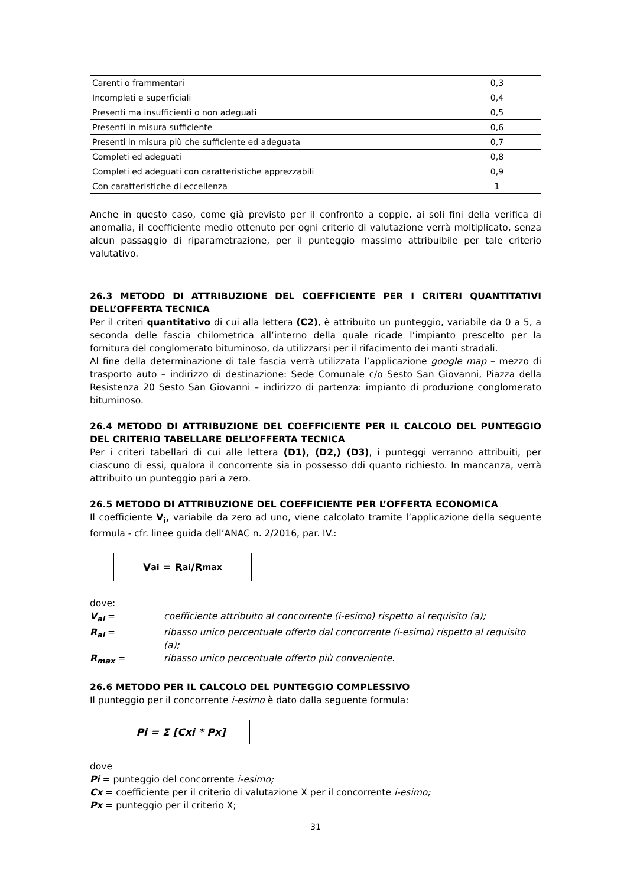| Carenti o frammentari | 0,3 |
| Incompleti e superficiali | 0,4 |
| Presenti ma insufficienti o non adeguati | 0,5 |
| Presenti in misura sufficiente | 0,6 |
| Presenti in misura più che sufficiente ed adeguata | 0,7 |
| Completi ed adeguati | 0,8 |
| Completi ed adeguati con caratteristiche apprezzabili | 0,9 |
| Con caratteristiche di eccellenza | 1 |
Anche in questo caso, come già previsto per il confronto a coppie, ai soli fini della verifica di anomalia, il coefficiente medio ottenuto per ogni criterio di valutazione verrà moltiplicato, senza alcun passaggio di riparametrazione, per il punteggio massimo attribuibile per tale criterio valutativo.
26.3 METODO DI ATTRIBUZIONE DEL COEFFICIENTE PER I CRITERI QUANTITATIVI DELL’OFFERTA TECNICA
Per il criteri quantitativo di cui alla lettera (C2), è attribuito un punteggio, variabile da 0 a 5, a seconda delle fascia chilometrica all’interno della quale ricade l’impianto prescelto per la fornitura del conglomerato bituminoso, da utilizzarsi per il rifacimento dei manti stradali.
Al fine della determinazione di tale fascia verrà utilizzata l’applicazione google map – mezzo di trasporto auto – indirizzo di destinazione: Sede Comunale c/o Sesto San Giovanni, Piazza della Resistenza 20 Sesto San Giovanni – indirizzo di partenza: impianto di produzione conglomerato bituminoso.
26.4 METODO DI ATTRIBUZIONE DEL COEFFICIENTE PER IL CALCOLO DEL PUNTEGGIO DEL CRITERIO TABELLARE DELL’OFFERTA TECNICA
Per i criteri tabellari di cui alle lettera (D1), (D2,) (D3), i punteggi verranno attribuiti, per ciascuno di essi, qualora il concorrente sia in possesso ddi quanto richiesto. In mancanza, verrà attribuito un punteggio pari a zero.
26.5 METODO DI ATTRIBUZIONE DEL COEFFICIENTE PER L’OFFERTA ECONOMICA
Il coefficiente V<sub>i</sub>, variabile da zero ad uno, viene calcolato tramite l’applicazione della seguente formula - cfr. linee guida dell’ANAC n. 2/2016, par. IV.:
V<sub>ai</sub> = R<sub>ai</sub>/R<sub>max</sub>
dove:
V<sub>ai</sub> = coefficiente attribuito al concorrente (i-esimo) rispetto al requisito (a);
R<sub>ai</sub> = ribasso unico percentuale offerto dal concorrente (i-esimo) rispetto al requisito (a);
R<sub>max</sub> = ribasso unico percentuale offerto più conveniente.
26.6 METODO PER IL CALCOLO DEL PUNTEGGIO COMPLESSIVO
Il punteggio per il concorrente i-esimo è dato dalla seguente formula:
Pi = Σ [Cxi * Px]
dove
Pi = punteggio del concorrente i-esimo;
Cx = coefficiente per il criterio di valutazione X per il concorrente i-esimo;
Px = punteggio per il criterio X;
31